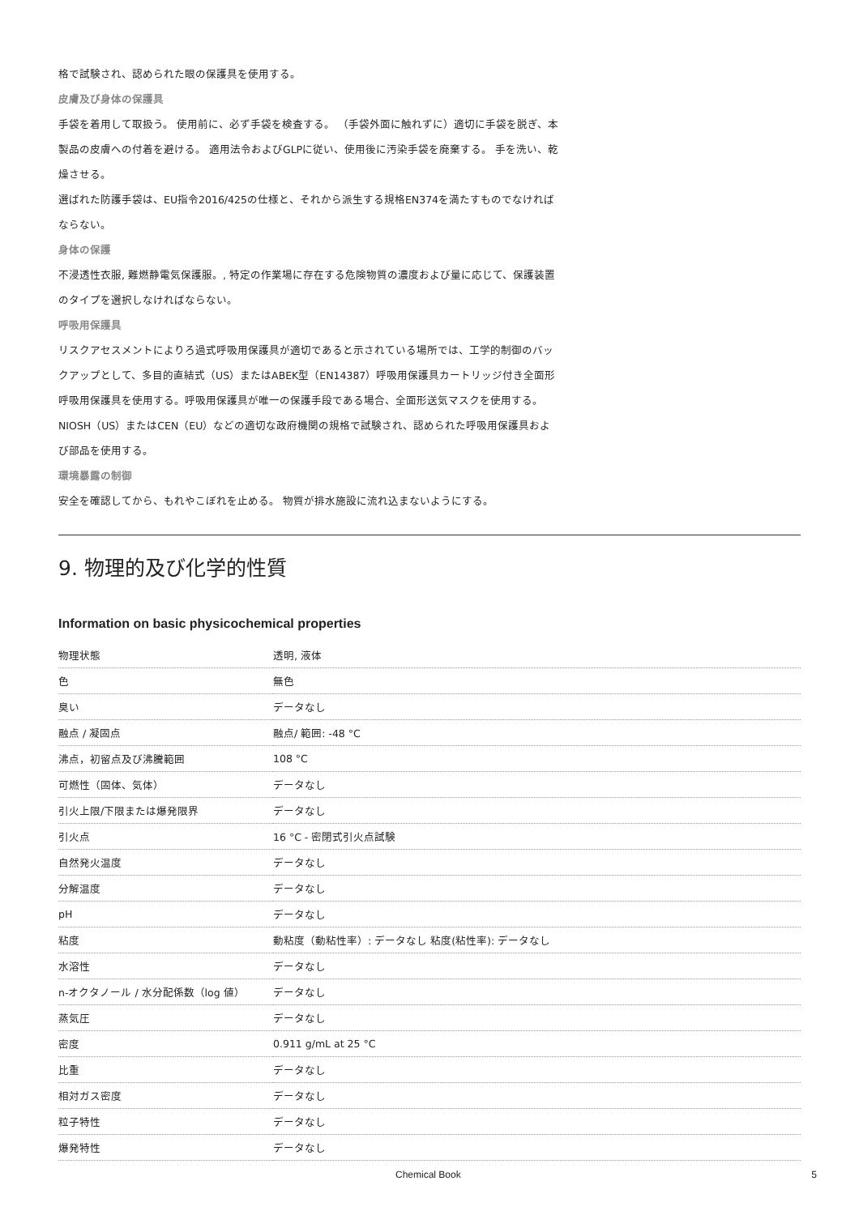格で試験され、認められた眼の保護具を使用する。
皮膚及び身体の保護具
手袋を着用して取扱う。 使用前に、必ず手袋を検査する。 （手袋外面に触れずに）適切に手袋を脱ぎ、本製品の皮膚への付着を避ける。 適用法令およびGLPに従い、使用後に汚染手袋を廃棄する。 手を洗い、乾燥させる。
選ばれた防護手袋は、EU指令2016/425の仕様と、それから派生する規格EN374を満たすものでなければならない。
身体の保護
不浸透性衣服, 難燃静電気保護服。, 特定の作業場に存在する危険物質の濃度および量に応じて、保護装置のタイプを選択しなければならない。
呼吸用保護具
リスクアセスメントによりろ過式呼吸用保護具が適切であると示されている場所では、工学的制御のバックアップとして、多目的直結式（US）またはABEK型（EN14387）呼吸用保護具カートリッジ付き全面形呼吸用保護具を使用する。呼吸用保護具が唯一の保護手段である場合、全面形送気マスクを使用する。 NIOSH（US）またはCEN（EU）などの適切な政府機関の規格で試験され、認められた呼吸用保護具および部品を使用する。
環境暴露の制御
安全を確認してから、もれやこぼれを止める。 物質が排水施設に流れ込まないようにする。
9. 物理的及び化学的性質
Information on basic physicochemical properties
| 物理状態 | 透明, 液体 |
| 色 | 無色 |
| 臭い | データなし |
| 融点 / 凝固点 | 融点/ 範囲: -48 °C |
| 沸点，初留点及び沸騰範囲 | 108 °C |
| 可燃性（固体、気体） | データなし |
| 引火上限/下限または爆発限界 | データなし |
| 引火点 | 16 °C - 密閉式引火点試験 |
| 自然発火温度 | データなし |
| 分解温度 | データなし |
| pH | データなし |
| 粘度 | 動粘度（動粘性率）: データなし 粘度(粘性率): データなし |
| 水溶性 | データなし |
| n-オクタノール / 水分配係数（log 値） | データなし |
| 蒸気圧 | データなし |
| 密度 | 0.911 g/mL at 25 °C |
| 比重 | データなし |
| 相対ガス密度 | データなし |
| 粒子特性 | データなし |
| 爆発特性 | データなし |
Chemical Book 5